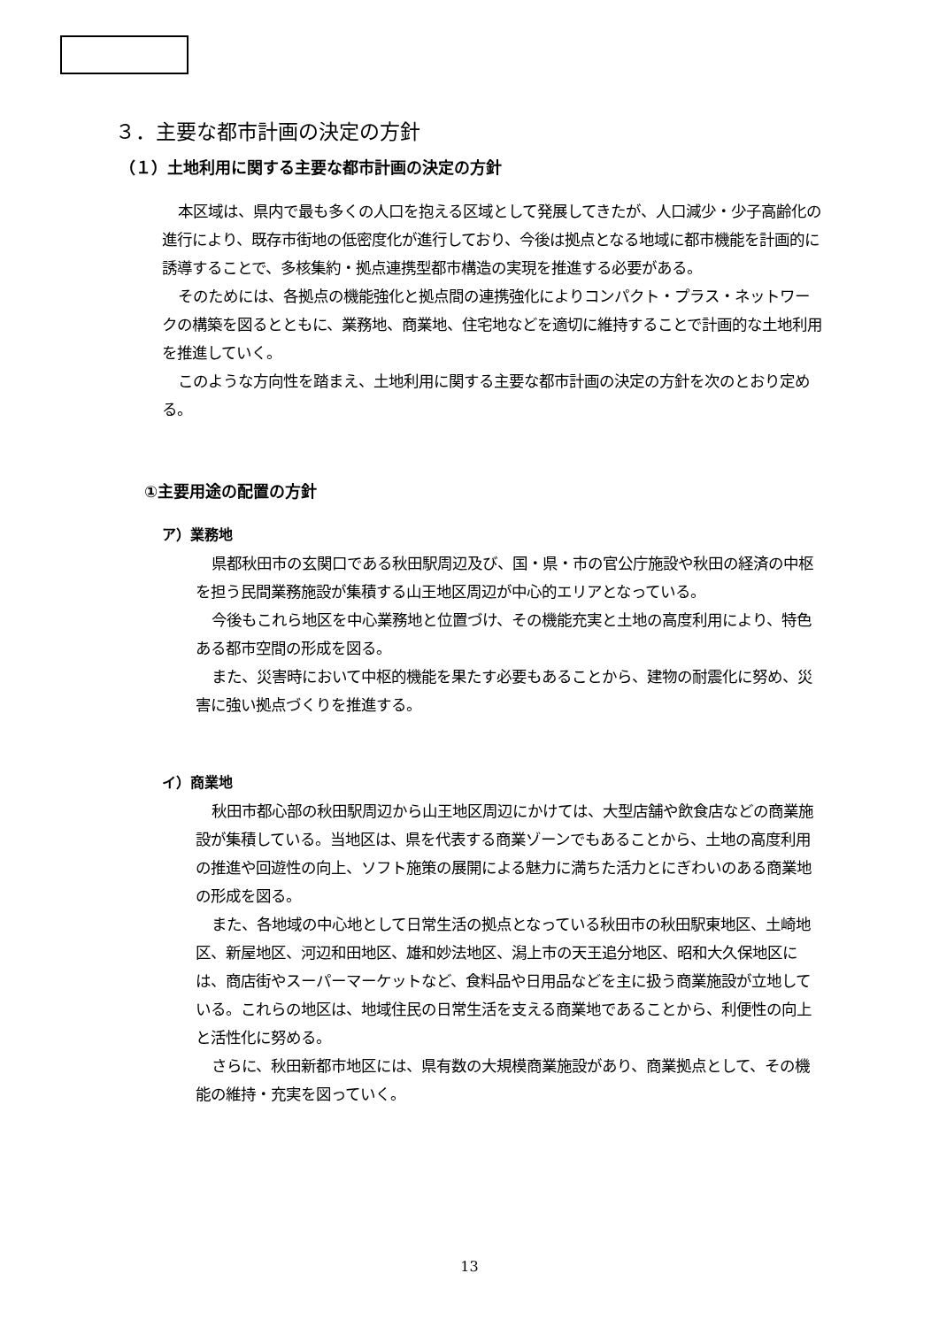３．主要な都市計画の決定の方針
（１）土地利用に関する主要な都市計画の決定の方針
本区域は、県内で最も多くの人口を抱える区域として発展してきたが、人口減少・少子高齢化の進行により、既存市街地の低密度化が進行しており、今後は拠点となる地域に都市機能を計画的に誘導することで、多核集約・拠点連携型都市構造の実現を推進する必要がある。
そのためには、各拠点の機能強化と拠点間の連携強化によりコンパクト・プラス・ネットワークの構築を図るとともに、業務地、商業地、住宅地などを適切に維持することで計画的な土地利用を推進していく。
このような方向性を踏まえ、土地利用に関する主要な都市計画の決定の方針を次のとおり定める。
①主要用途の配置の方針
ア）業務地
県都秋田市の玄関口である秋田駅周辺及び、国・県・市の官公庁施設や秋田の経済の中枢を担う民間業務施設が集積する山王地区周辺が中心的エリアとなっている。
今後もこれら地区を中心業務地と位置づけ、その機能充実と土地の高度利用により、特色ある都市空間の形成を図る。
また、災害時において中枢的機能を果たす必要もあることから、建物の耐震化に努め、災害に強い拠点づくりを推進する。
イ）商業地
秋田市都心部の秋田駅周辺から山王地区周辺にかけては、大型店舗や飲食店などの商業施設が集積している。当地区は、県を代表する商業ゾーンでもあることから、土地の高度利用の推進や回遊性の向上、ソフト施策の展開による魅力に満ちた活力とにぎわいのある商業地の形成を図る。
また、各地域の中心地として日常生活の拠点となっている秋田市の秋田駅東地区、土崎地区、新屋地区、河辺和田地区、雄和妙法地区、潟上市の天王追分地区、昭和大久保地区には、商店街やスーパーマーケットなど、食料品や日用品などを主に扱う商業施設が立地している。これらの地区は、地域住民の日常生活を支える商業地であることから、利便性の向上と活性化に努める。
さらに、秋田新都市地区には、県有数の大規模商業施設があり、商業拠点として、その機能の維持・充実を図っていく。
13